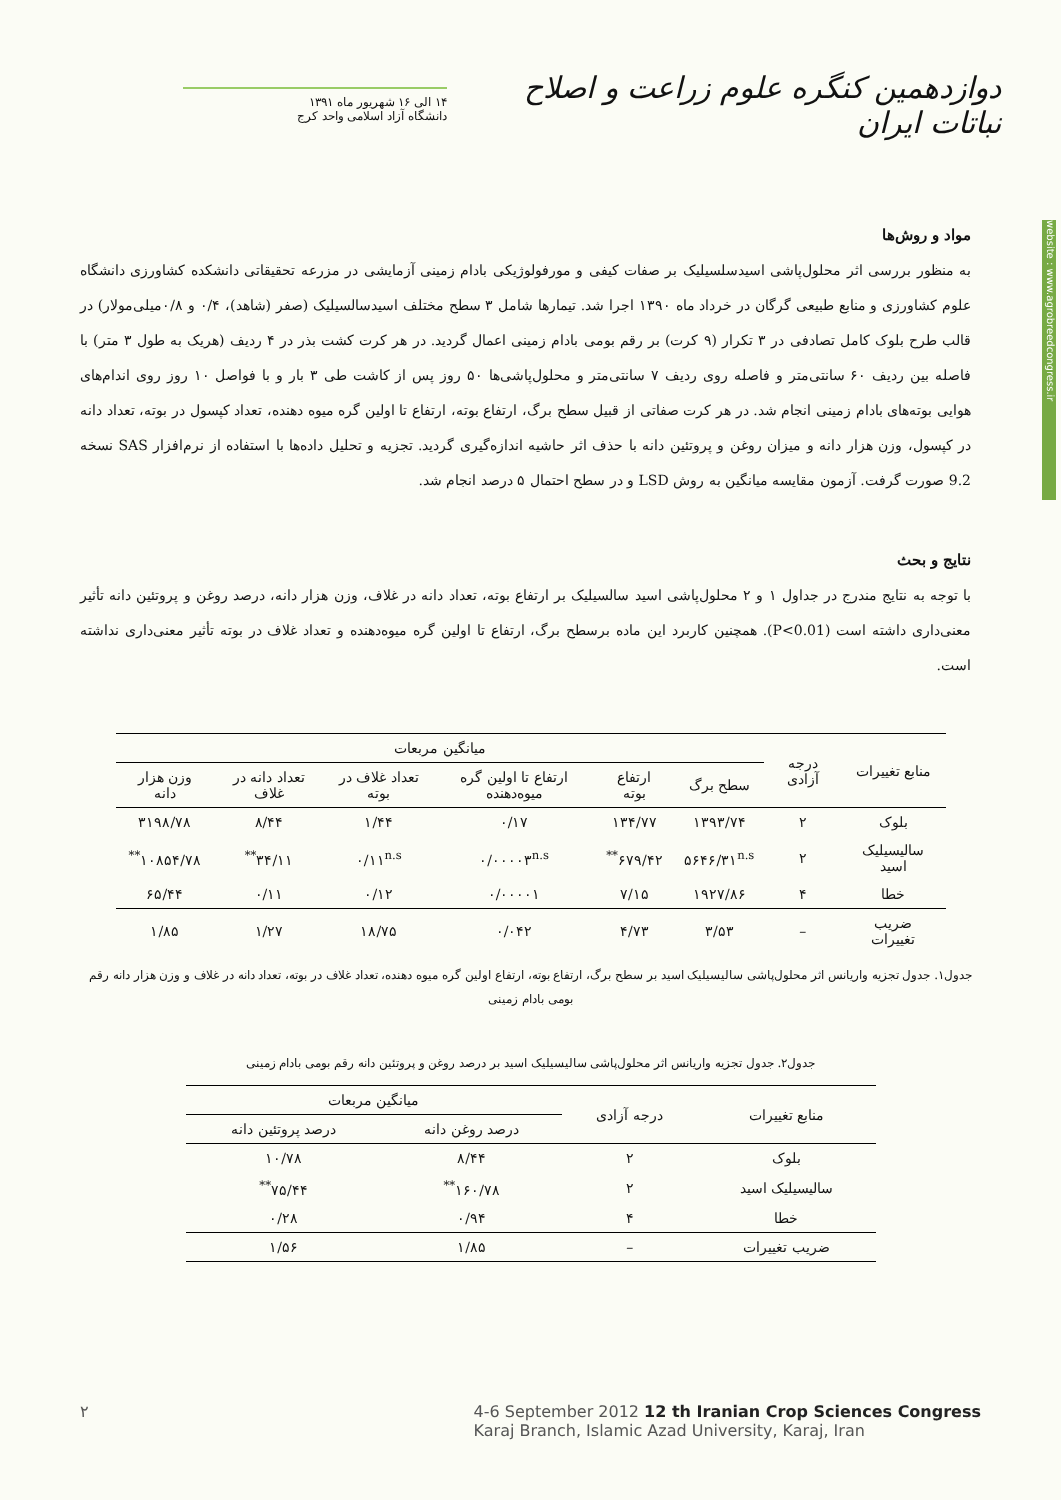دوازدهمین کنگره علوم زراعت و اصلاح نباتات ایران
۱۴ الی ۱۶ شهریور ماه ۱۳۹۱
دانشگاه آزاد اسلامی واحد کرج
website : www.agrobreedcongress.ir
مواد و روش‌ها
به منظور بررسی اثر محلول‌پاشی اسیدسلسیلیک بر صفات کیفی و مورفولوژیکی بادام زمینی آزمایشی در مزرعه تحقیقاتی دانشکده کشاورزی دانشگاه علوم کشاورزی و منابع طبیعی گرگان در خرداد ماه ۱۳۹۰ اجرا شد. تیمارها شامل ۳ سطح مختلف اسیدسالسیلیک (صفر (شاهد)، ۰/۴ و ۰/۸میلی‌مولار) در قالب طرح بلوک کامل تصادفی در ۳ تکرار (۹ کرت) بر رقم بومی بادام زمینی اعمال گردید. در هر کرت کشت بذر در ۴ ردیف (هریک به طول ۳ متر) با فاصله بین ردیف ۶۰ سانتی‌متر و فاصله روی ردیف ۷ سانتی‌متر و محلول‌پاشی‌ها ۵۰ روز پس از کاشت طی ۳ بار و با فواصل ۱۰ روز روی اندام‌های هوایی بوته‌های بادام زمینی انجام شد. در هر کرت صفاتی از قبیل سطح برگ، ارتفاع بوته، ارتفاع تا اولین گره میوه دهنده، تعداد کپسول در بوته، تعداد دانه در کپسول، وزن هزار دانه و میزان روغن و پروتئین دانه با حذف اثر حاشیه اندازه‌گیری گردید. تجزیه و تحلیل داده‌ها با استفاده از نرم‌افزار SAS نسخه 9.2 صورت گرفت. آزمون مقایسه میانگین به روش LSD و در سطح احتمال ۵ درصد انجام شد.
نتایج و بحث
با توجه به نتایج مندرج در جداول ۱ و ۲ محلول‌پاشی اسید سالسیلیک بر ارتفاع بوته، تعداد دانه در غلاف، وزن هزار دانه، درصد روغن و پروتئین دانه تأثیر معنی‌داری داشته است (P<0.01). همچنین کاربرد این ماده برسطح برگ، ارتفاع تا اولین گره میوه‌دهنده و تعداد غلاف در بوته تأثیر معنی‌داری نداشته است.
| منابع تغییرات | درجه آزادی | میانگین مربعات | | | | | |
| --- | --- | --- | --- | --- | --- | --- | --- |
| | | سطح برگ | ارتفاع بوته | ارتفاع تا اولین گره میوه‌دهنده | تعداد غلاف در بوته | تعداد دانه در غلاف | وزن هزار دانه |
| بلوک | ۲ | ۱۳۹۳/۷۴ | ۱۳۴/۷۷ | ۰/۱۷ | ۱/۴۴ | ۸/۴۴ | ۳۱۹۸/۷۸ |
| سالیسیلیک اسید | ۲ | ۵۶۴۶/۳۱<sup>n.s</sup> | ۶۷۹/۴۲<sup>**</sup> | ۰/۰۰۰۰۳<sup>n.s</sup> | ۰/۱۱<sup>n.s</sup> | ۳۴/۱۱<sup>**</sup> | ۱۰۸۵۴/۷۸<sup>**</sup> |
| خطا | ۴ | ۱۹۲۷/۸۶ | ۷/۱۵ | ۰/۰۰۰۰۱ | ۰/۱۲ | ۰/۱۱ | ۶۵/۴۴ |
| ضریب تغییرات | – | ۳/۵۳ | ۴/۷۳ | ۰/۰۴۲ | ۱۸/۷۵ | ۱/۲۷ | ۱/۸۵ |
جدول۱. جدول تجزیه واریانس اثر محلول‌پاشی سالیسیلیک اسید بر سطح برگ، ارتفاع بوته، ارتفاع اولین گره میوه دهنده، تعداد غلاف در بوته، تعداد دانه در غلاف و وزن هزار دانه رقم بومی بادام زمینی
جدول۲. جدول تجزیه واریانس اثر محلول‌پاشی سالیسیلیک اسید بر درصد روغن و پروتئین دانه رقم بومی بادام زمینی
| منابع تغییرات | درجه آزادی | میانگین مربعات | |
| --- | --- | --- | --- |
| | | درصد روغن دانه | درصد پروتئین دانه |
| بلوک | ۲ | ۸/۴۴ | ۱۰/۷۸ |
| سالیسیلیک اسید | ۲ | ۱۶۰/۷۸<sup>**</sup> | ۷۵/۴۴<sup>**</sup> |
| خطا | ۴ | ۰/۹۴ | ۰/۲۸ |
| ضریب تغییرات | – | ۱/۸۵ | ۱/۵۶ |
۲ 4-6 September 2012 12 th Iranian Crop Sciences Congress
Karaj Branch, Islamic Azad University, Karaj, Iran